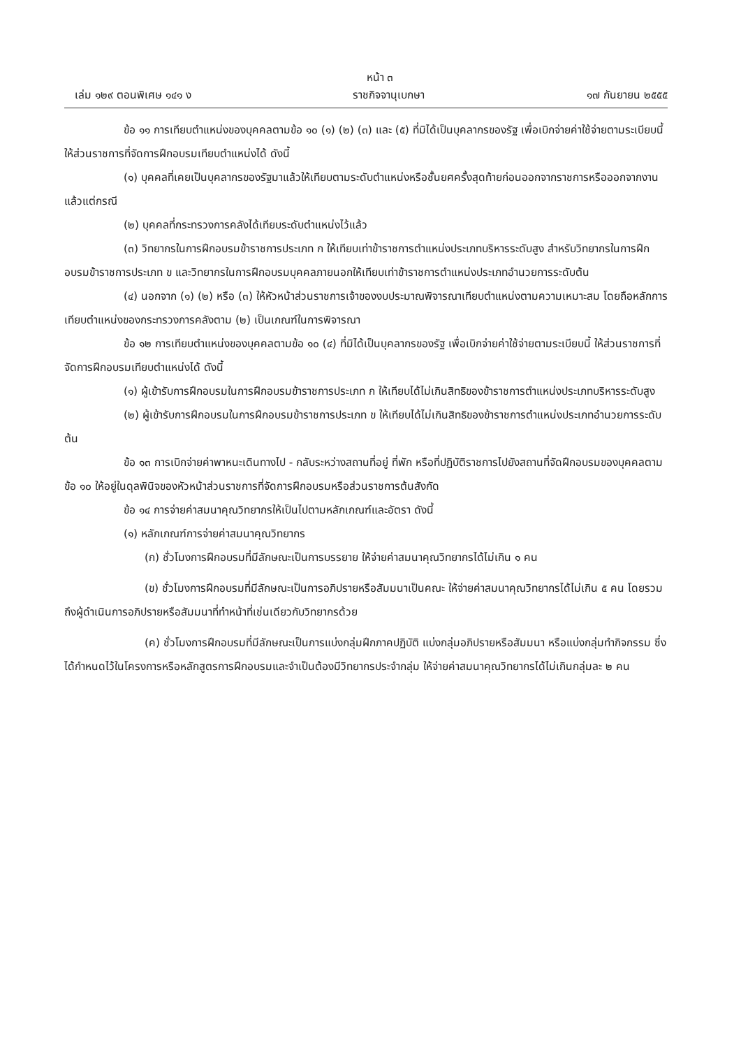หน้า ๓
เล่ม ๑๒๙ ตอนพิเศษ ๑๔๑ ง ราชกิจจานุเบกษา ๑๗ กันยายน ๒๕๕๕
ข้อ ๑๑ การเทียบตำแหน่งของบุคคลตามข้อ ๑๐ (๑) (๒) (๓) และ (๕) ที่มิได้เป็นบุคลากรของรัฐ เพื่อเบิกจ่ายค่าใช้จ่ายตามระเบียบนี้ ให้ส่วนราชการที่จัดการฝึกอบรมเทียบตำแหน่งได้ ดังนี้
(๑) บุคคลที่เคยเป็นบุคลากรของรัฐมาแล้วให้เทียบตามระดับตำแหน่งหรือชั้นยศครั้งสุดท้ายก่อนออกจากราชการหรือออกจากงาน แล้วแต่กรณี
(๒) บุคคลที่กระทรวงการคลังได้เทียบระดับตำแหน่งไว้แล้ว
(๓) วิทยากรในการฝึกอบรมข้าราชการประเภท ก ให้เทียบเท่าข้าราชการตำแหน่งประเภทบริหารระดับสูง สำหรับวิทยากรในการฝึกอบรมข้าราชการประเภท ข และวิทยากรในการฝึกอบรมบุคคลภายนอกให้เทียบเท่าข้าราชการตำแหน่งประเภทอำนวยการระดับต้น
(๔) นอกจาก (๑) (๒) หรือ (๓) ให้หัวหน้าส่วนราชการเจ้าของงบประมาณพิจารณาเทียบตำแหน่งตามความเหมาะสม โดยถือหลักการเทียบตำแหน่งของกระทรวงการคลังตาม (๒) เป็นเกณฑ์ในการพิจารณา
ข้อ ๑๒ การเทียบตำแหน่งของบุคคลตามข้อ ๑๐ (๔) ที่มิได้เป็นบุคลากรของรัฐ เพื่อเบิกจ่ายค่าใช้จ่ายตามระเบียบนี้ ให้ส่วนราชการที่จัดการฝึกอบรมเทียบตำแหน่งได้ ดังนี้
(๑) ผู้เข้ารับการฝึกอบรมในการฝึกอบรมข้าราชการประเภท ก ให้เทียบได้ไม่เกินสิทธิของข้าราชการตำแหน่งประเภทบริหารระดับสูง
(๒) ผู้เข้ารับการฝึกอบรมในการฝึกอบรมข้าราชการประเภท ข ให้เทียบได้ไม่เกินสิทธิของข้าราชการตำแหน่งประเภทอำนวยการระดับต้น
ข้อ ๑๓ การเบิกจ่ายค่าพาหนะเดินทางไป - กลับระหว่างสถานที่อยู่ ที่พัก หรือที่ปฏิบัติราชการไปยังสถานที่จัดฝึกอบรมของบุคคลตามข้อ ๑๐ ให้อยู่ในดุลพินิจของหัวหน้าส่วนราชการที่จัดการฝึกอบรมหรือส่วนราชการต้นสังกัด
ข้อ ๑๔ การจ่ายค่าสมนาคุณวิทยากรให้เป็นไปตามหลักเกณฑ์และอัตรา ดังนี้
(๑) หลักเกณฑ์การจ่ายค่าสมนาคุณวิทยากร
(ก) ชั่วโมงการฝึกอบรมที่มีลักษณะเป็นการบรรยาย ให้จ่ายค่าสมนาคุณวิทยากรได้ไม่เกิน ๑ คน
(ข) ชั่วโมงการฝึกอบรมที่มีลักษณะเป็นการอภิปรายหรือสัมมนาเป็นคณะ ให้จ่ายค่าสมนาคุณวิทยากรได้ไม่เกิน ๕ คน โดยรวมถึงผู้ดำเนินการอภิปรายหรือสัมมนาที่ทำหน้าที่เช่นเดียวกับวิทยากรด้วย
(ค) ชั่วโมงการฝึกอบรมที่มีลักษณะเป็นการแบ่งกลุ่มฝึกภาคปฏิบัติ แบ่งกลุ่มอภิปรายหรือสัมมนา หรือแบ่งกลุ่มทำกิจกรรม ซึ่งได้กำหนดไว้ในโครงการหรือหลักสูตรการฝึกอบรมและจำเป็นต้องมีวิทยากรประจำกลุ่ม ให้จ่ายค่าสมนาคุณวิทยากรได้ไม่เกินกลุ่มละ ๒ คน